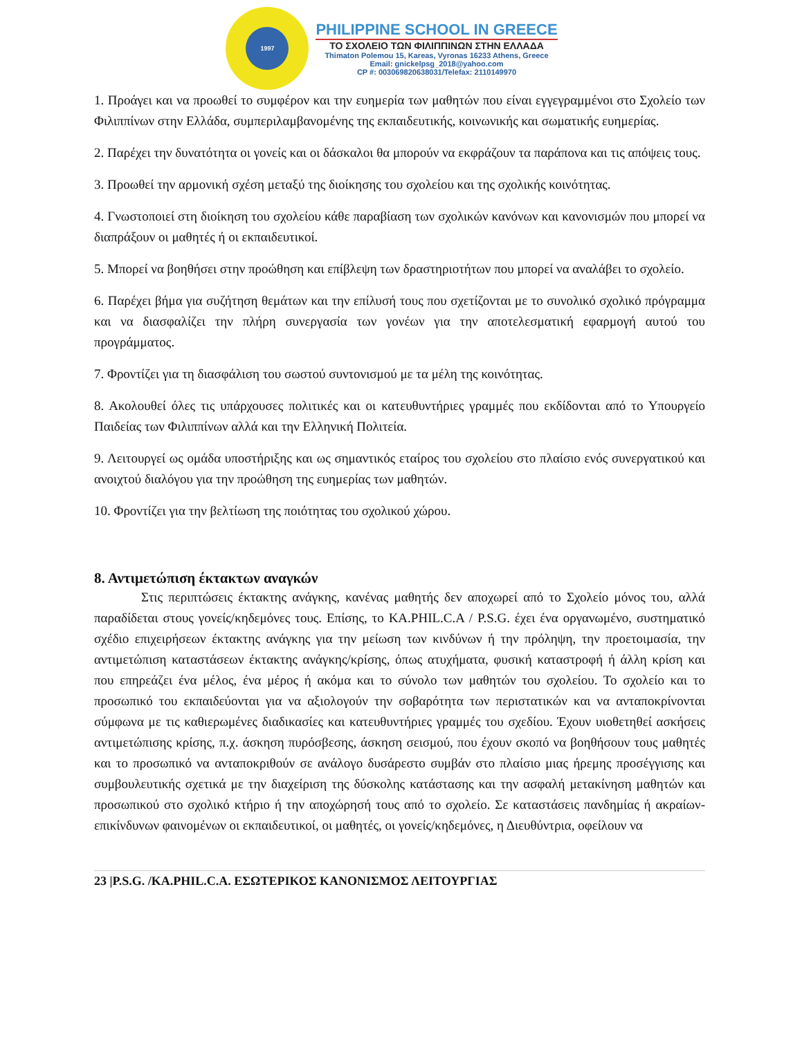1997
PHILIPPINE SCHOOL IN GREECE
ΤΟ ΣΧΟΛΕΙΟ ΤΩΝ ΦΙΛΙΠΠΙΝΩΝ ΣΤΗΝ ΕΛΛΑΔΑ
Thimaton Polemou 15, Kareas, Vyronas 16233 Athens, Greece
Email: gnickelpsg_2018@yahoo.com
CP #: 003069820638031/Telefax: 2110149970
1. Προάγει και να προωθεί το συμφέρον και την ευημερία των μαθητών που είναι εγγεγραμμένοι στο Σχολείο των Φιλιππίνων στην Ελλάδα, συμπεριλαμβανομένης της εκπαιδευτικής, κοινωνικής και σωματικής ευημερίας.
2. Παρέχει την δυνατότητα οι γονείς και οι δάσκαλοι θα μπορούν να εκφράζουν τα παράπονα και τις απόψεις τους.
3. Προωθεί την αρμονική σχέση μεταξύ της διοίκησης του σχολείου και της σχολικής κοινότητας.
4. Γνωστοποιεί στη διοίκηση του σχολείου κάθε παραβίαση των σχολικών κανόνων και κανονισμών που μπορεί να διαπράξουν οι μαθητές ή οι εκπαιδευτικοί.
5. Μπορεί να βοηθήσει στην προώθηση και επίβλεψη των δραστηριοτήτων που μπορεί να αναλάβει το σχολείο.
6. Παρέχει βήμα για συζήτηση θεμάτων και την επίλυσή τους που σχετίζονται με το συνολικό σχολικό πρόγραμμα και να διασφαλίζει την πλήρη συνεργασία των γονέων για την αποτελεσματική εφαρμογή αυτού του προγράμματος.
7. Φροντίζει για τη διασφάλιση του σωστού συντονισμού με τα μέλη της κοινότητας.
8. Ακολουθεί όλες τις υπάρχουσες πολιτικές και οι κατευθυντήριες γραμμές που εκδίδονται από το Υπουργείο Παιδείας των Φιλιππίνων αλλά και την Ελληνική Πολιτεία.
9. Λειτουργεί ως ομάδα υποστήριξης και ως σημαντικός εταίρος του σχολείου στο πλαίσιο ενός συνεργατικού και ανοιχτού διαλόγου για την προώθηση της ευημερίας των μαθητών.
10. Φροντίζει για την βελτίωση της ποιότητας του σχολικού χώρου.
8. Αντιμετώπιση έκτακτων αναγκών
Στις περιπτώσεις έκτακτης ανάγκης, κανένας μαθητής δεν αποχωρεί από το Σχολείο μόνος του, αλλά παραδίδεται στους γονείς/κηδεμόνες τους. Επίσης, το KA.PHIL.C.A / P.S.G. έχει ένα οργανωμένο, συστηματικό σχέδιο επιχειρήσεων έκτακτης ανάγκης για την μείωση των κινδύνων ή την πρόληψη, την προετοιμασία, την αντιμετώπιση καταστάσεων έκτακτης ανάγκης/κρίσης, όπως ατυχήματα, φυσική καταστροφή ή άλλη κρίση και που επηρεάζει ένα μέλος, ένα μέρος ή ακόμα και το σύνολο των μαθητών του σχολείου. Το σχολείο και το προσωπικό του εκπαιδεύονται για να αξιολογούν την σοβαρότητα των περιστατικών και να ανταποκρίνονται σύμφωνα με τις καθιερωμένες διαδικασίες και κατευθυντήριες γραμμές του σχεδίου. Έχουν υιοθετηθεί ασκήσεις αντιμετώπισης κρίσης, π.χ. άσκηση πυρόσβεσης, άσκηση σεισμού, που έχουν σκοπό να βοηθήσουν τους μαθητές και το προσωπικό να ανταποκριθούν σε ανάλογο δυσάρεστο συμβάν στο πλαίσιο μιας ήρεμης προσέγγισης και συμβουλευτικής σχετικά με την διαχείριση της δύσκολης κατάστασης και την ασφαλή μετακίνηση μαθητών και προσωπικού στο σχολικό κτήριο ή την αποχώρησή τους από το σχολείο. Σε καταστάσεις πανδημίας ή ακραίων-επικίνδυνων φαινομένων οι εκπαιδευτικοί, οι μαθητές, οι γονείς/κηδεμόνες, η Διευθύντρια, οφείλουν να
23 |P.S.G. /KA.PHIL.C.A. ΕΣΩΤΕΡΙΚΟΣ ΚΑΝΟΝΙΣΜΟΣ ΛΕΙΤΟΥΡΓΙΑΣ